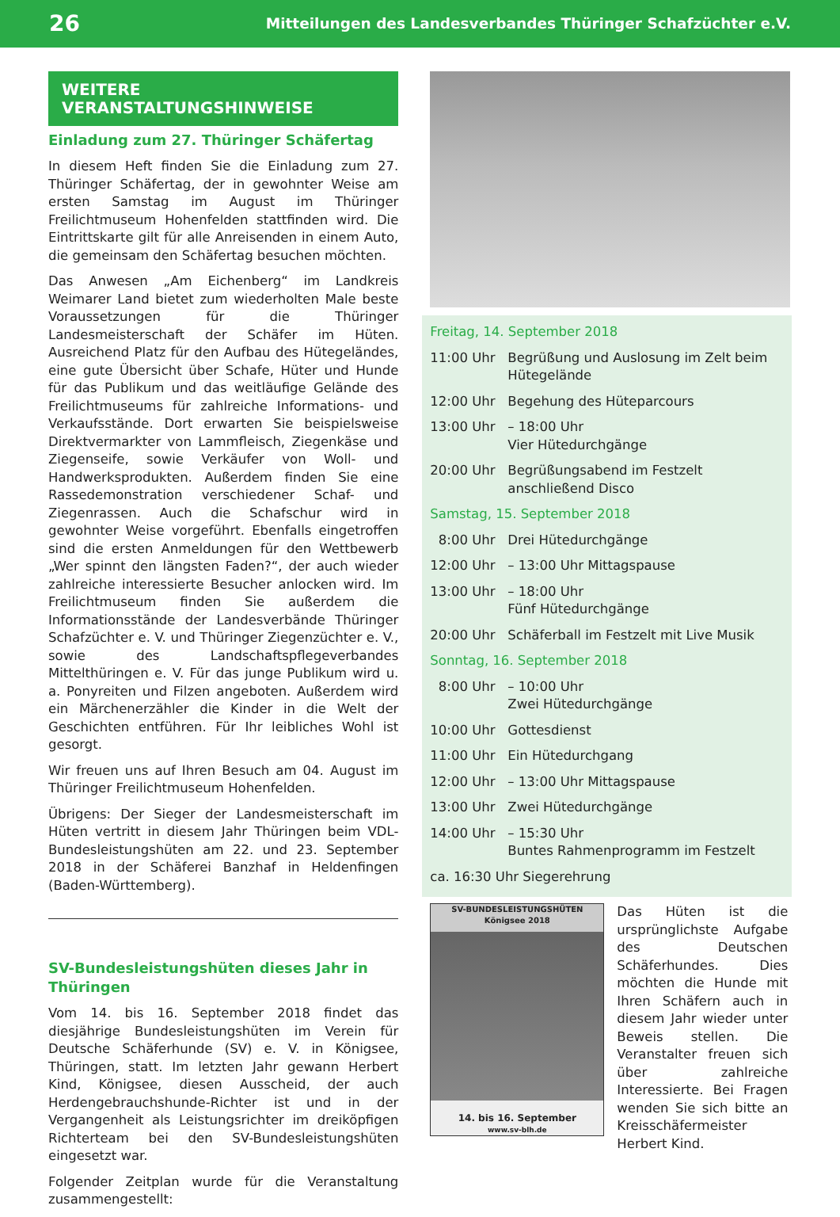26 Mitteilungen des Landesverbandes Thüringer Schafzüchter e.V.
WEITERE VERANSTALTUNGSHINWEISE
Einladung zum 27. Thüringer Schäfertag
In diesem Heft finden Sie die Einladung zum 27. Thüringer Schäfertag, der in gewohnter Weise am ersten Samstag im August im Thüringer Freilichtmuseum Hohenfelden stattfinden wird. Die Eintrittskarte gilt für alle Anreisenden in einem Auto, die gemeinsam den Schäfertag besuchen möchten.
Das Anwesen „Am Eichenberg“ im Landkreis Weimarer Land bietet zum wiederholten Male beste Voraussetzungen für die Thüringer Landesmeisterschaft der Schäfer im Hüten. Ausreichend Platz für den Aufbau des Hütegeländes, eine gute Übersicht über Schafe, Hüter und Hunde für das Publikum und das weitläufige Gelände des Freilichtmuseums für zahlreiche Informations- und Verkaufsstände. Dort erwarten Sie beispielsweise Direktvermarkter von Lammfleisch, Ziegenkäse und Ziegenseife, sowie Verkäufer von Woll- und Handwerksprodukten. Außerdem finden Sie eine Rassedemonstration verschiedener Schaf- und Ziegenrassen. Auch die Schafschur wird in gewohnter Weise vorgeführt. Ebenfalls eingetroffen sind die ersten Anmeldungen für den Wettbewerb „Wer spinnt den längsten Faden?“, der auch wieder zahlreiche interessierte Besucher anlocken wird. Im Freilichtmuseum finden Sie außerdem die Informationsstände der Landesverbände Thüringer Schafzüchter e. V. und Thüringer Ziegenzüchter e. V., sowie des Landschaftspflegeverbandes Mittelthüringen e. V. Für das junge Publikum wird u. a. Ponyreiten und Filzen angeboten. Außerdem wird ein Märchenerzähler die Kinder in die Welt der Geschichten entführen. Für Ihr leibliches Wohl ist gesorgt.
Wir freuen uns auf Ihren Besuch am 04. August im Thüringer Freilichtmuseum Hohenfelden.
Übrigens: Der Sieger der Landesmeisterschaft im Hüten vertritt in diesem Jahr Thüringen beim VDL-Bundesleistungshüten am 22. und 23. September 2018 in der Schäferei Banzhaf in Heldenfingen (Baden-Württemberg).
SV-Bundesleistungshüten dieses Jahr in Thüringen
Vom 14. bis 16. September 2018 findet das diesjährige Bundesleistungshüten im Verein für Deutsche Schäferhunde (SV) e. V. in Königsee, Thüringen, statt. Im letzten Jahr gewann Herbert Kind, Königsee, diesen Ausscheid, der auch Herdengebrauchshunde-Richter ist und in der Vergangenheit als Leistungsrichter im dreiköpfigen Richterteam bei den SV-Bundesleistungshüten eingesetzt war.
Folgender Zeitplan wurde für die Veranstaltung zusammengestellt:
Freitag, 14. September 2018
11:00 Uhr Begrüßung und Auslosung im Zelt beim Hütegelände
12:00 Uhr Begehung des Hüteparcours
13:00 Uhr – 18:00 Uhr
Vier Hütedurchgänge
20:00 Uhr Begrüßungsabend im Festzelt anschließend Disco
Samstag, 15. September 2018
8:00 Uhr Drei Hütedurchgänge
12:00 Uhr – 13:00 Uhr Mittagspause
13:00 Uhr – 18:00 Uhr
Fünf Hütedurchgänge
20:00 Uhr Schäferball im Festzelt mit Live Musik
Sonntag, 16. September 2018
8:00 Uhr – 10:00 Uhr
Zwei Hütedurchgänge
10:00 Uhr Gottesdienst
11:00 Uhr Ein Hütedurchgang
12:00 Uhr – 13:00 Uhr Mittagspause
13:00 Uhr Zwei Hütedurchgänge
14:00 Uhr – 15:30 Uhr
Buntes Rahmenprogramm im Festzelt
ca. 16:30 Uhr Siegerehrung
SV-BUNDESLEISTUNGSHÜTEN
Königsee 2018
14. bis 16. September
www.sv-blh.de
Das Hüten ist die ursprünglichste Aufgabe des Deutschen Schäferhundes. Dies möchten die Hunde mit Ihren Schäfern auch in diesem Jahr wieder unter Beweis stellen. Die Veranstalter freuen sich über zahlreiche Interessierte. Bei Fragen wenden Sie sich bitte an Kreisschäfermeister Herbert Kind.